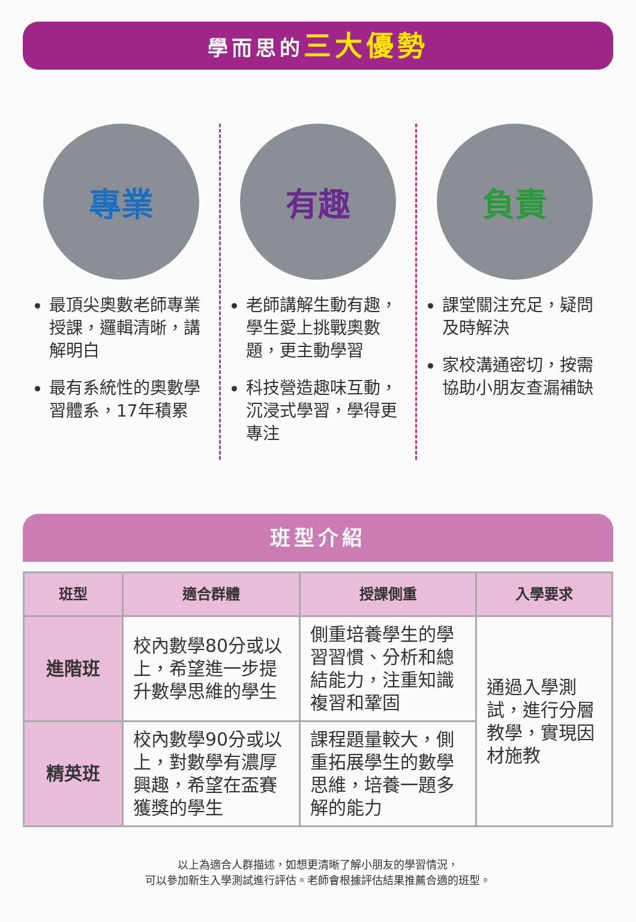學而思的三大優勢
專業
最頂尖奧數老師專業授課，邏輯清晰，講解明白
最有系統性的奧數學習體系，17年積累
有趣
老師講解生動有趣，學生愛上挑戰奧數題，更主動學習
科技營造趣味互動，沉浸式學習，學得更專注
負責
課堂關注充足，疑問及時解決
家校溝通密切，按需協助小朋友查漏補缺
班型介紹
| 班型 | 適合群體 | 授課側重 | 入學要求 |
| --- | --- | --- | --- |
| 進階班 | 校內數學80分或以上，希望進一步提升數學思維的學生 | 側重培養學生的學習習慣、分析和總結能力，注重知識複習和鞏固 | 通過入學測試，進行分層教學，實現因材施教 |
| 精英班 | 校內數學90分或以上，對數學有濃厚興趣，希望在盃賽獲獎的學生 | 課程題量較大，側重拓展學生的數學思維，培養一題多解的能力 | |
以上為適合人群描述，如想更清晰了解小朋友的學習情況，
可以參加新生入學測試進行評估。老師會根據評估結果推薦合適的班型。